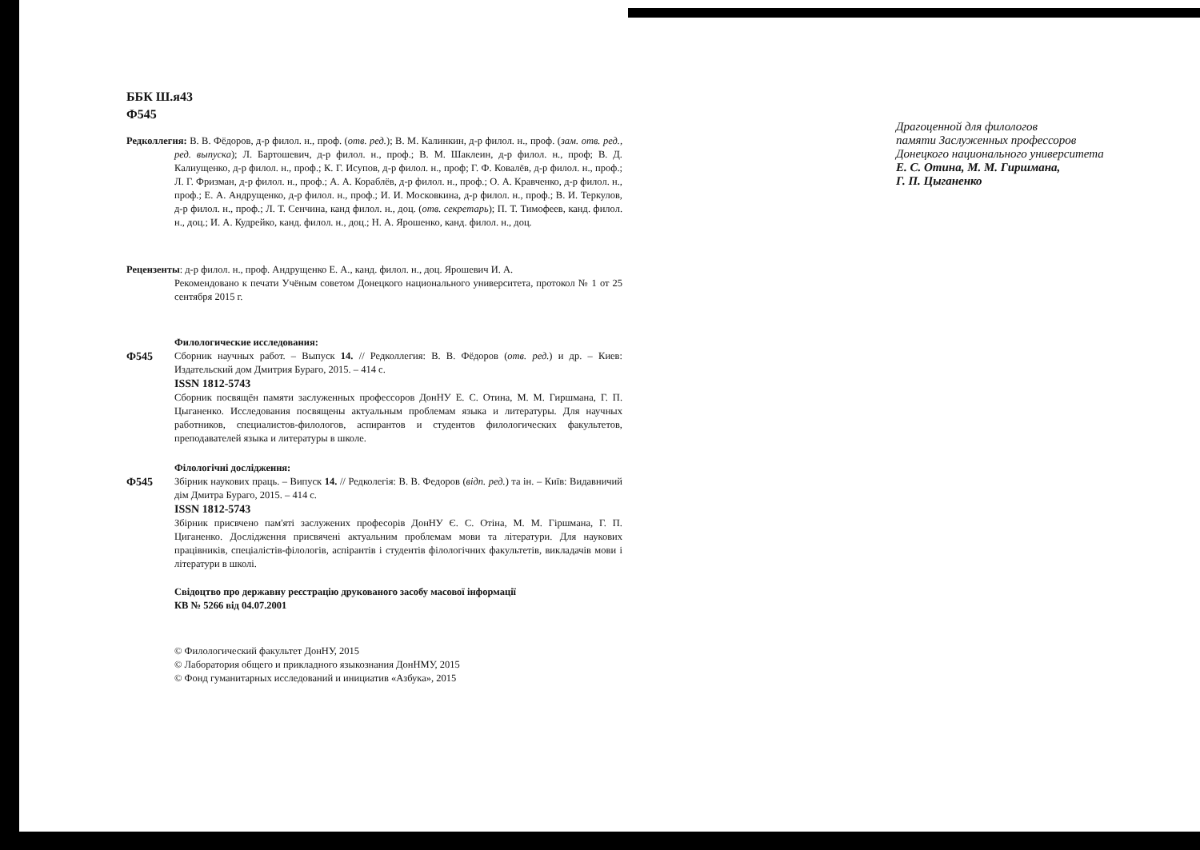ББК Ш.я43
Ф545
Редколлегия: В. В. Фёдоров, д-р филол. н., проф. (отв. ред.); В. М. Калинкин, д-р филол. н., проф. (зам. отв. ред., ред. выпуска); Л. Бартошевич, д-р филол. н., проф.; В. М. Шаклеин, д-р филол. н., проф; В. Д. Калиущенко, д-р филол. н., проф.; К. Г. Исупов, д-р филол. н., проф; Г. Ф. Ковалёв, д-р филол. н., проф.; Л. Г. Фризман, д-р филол. н., проф.; А. А. Кораблёв, д-р филол. н., проф.; О. А. Кравченко, д-р филол. н., проф.; Е. А. Андрущенко, д-р филол. н., проф.; И. И. Московкина, д-р филол. н., проф.; В. И. Теркулов, д-р филол. н., проф.; Л. Т. Сенчина, канд филол. н., доц. (отв. секретарь); П. Т. Тимофеев, канд. филол. н., доц.; И. А. Кудрейко, канд. филол. н., доц.; Н. А. Ярошенко, канд. филол. н., доц.
Рецензенты: д-р филол. н., проф. Андрущенко Е. А., канд. филол. н., доц. Ярошевич И. А.
Рекомендовано к печати Учёным советом Донецкого национального университета, протокол № 1 от 25 сентября 2015 г.
Филологические исследования:
Ф545 Сборник научных работ. – Выпуск 14. // Редколлегия: В. В. Фёдоров (отв. ред.) и др. – Киев: Издательский дом Дмитрия Бураго, 2015. – 414 с.
ISSN 1812-5743
Сборник посвящён памяти заслуженных профессоров ДонНУ Е. С. Отина, М. М. Гиршмана, Г. П. Цыганенко. Исследования посвящены актуальным проблемам языка и литературы. Для научных работников, специалистов-филологов, аспирантов и студентов филологических факультетов, преподавателей языка и литературы в школе.
Філологічні дослідження:
Ф545 Збірник наукових праць. – Випуск 14. // Редколегія: В. В. Федоров (відп. ред.) та ін. – Київ: Видавничий дім Дмитра Бураго, 2015. – 414 с.
ISSN 1812-5743
Збірник присвчено пам'яті заслужених професорів ДонНУ Є. С. Отіна, М. М. Гіршмана, Г. П. Циганенко. Дослідження присвячені актуальним проблемам мови та літератури. Для наукових працівників, спеціалістів-філологів, аспірантів і студентів філологічних факультетів, викладачів мови і літератури в школі.
Свідоцтво про державну реєстрацію друкованого засобу масової інформації
КВ № 5266 від 04.07.2001
© Филологический факультет ДонНУ, 2015
© Лаборатория общего и прикладного языкознания ДонНМУ, 2015
© Фонд гуманитарных исследований и инициатив «Азбука», 2015
Драгоценной для филологов
памяти Заслуженных профессоров
Донецкого национального университета
Е. С. Отина, М. М. Гиршмана,
Г. П. Цыганенко